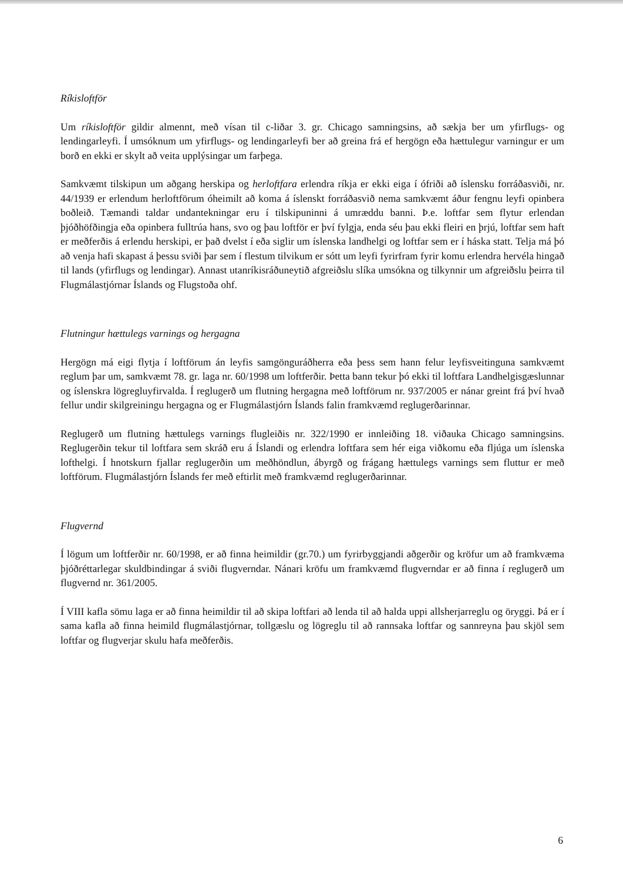Ríkisloftför
Um ríkisloftför gildir almennt, með vísan til c-liðar 3. gr. Chicago samningsins, að sækja ber um yfirflugs- og lendingarleyfi. Í umsóknum um yfirflugs- og lendingarleyfi ber að greina frá ef hergögn eða hættulegur varningur er um borð en ekki er skylt að veita upplýsingar um farþega.
Samkvæmt tilskipun um aðgang herskipa og herloftfara erlendra ríkja er ekki eiga í ófriði að íslensku forráðasviði, nr. 44/1939 er erlendum herloftförum óheimilt að koma á íslenskt forráðasvið nema samkvæmt áður fengnu leyfi opinbera boðleið. Tæmandi taldar undantekningar eru í tilskipuninni á umræddu banni. Þ.e. loftfar sem flytur erlendan þjóðhöfðingja eða opinbera fulltrúa hans, svo og þau loftför er því fylgja, enda séu þau ekki fleiri en þrjú, loftfar sem haft er meðferðis á erlendu herskipi, er það dvelst í eða siglir um íslenska landhelgi og loftfar sem er í háska statt. Telja má þó að venja hafi skapast á þessu sviði þar sem í flestum tilvikum er sótt um leyfi fyrirfram fyrir komu erlendra hervéla hingað til lands (yfirflugs og lendingar). Annast utanríkisráðuneytið afgreiðslu slíka umsókna og tilkynnir um afgreiðslu þeirra til Flugmálastjórnar Íslands og Flugstoða ohf.
Flutningur hættulegs varnings og hergagna
Hergögn má eigi flytja í loftförum án leyfis samgönguráðherra eða þess sem hann felur leyfisveitinguna samkvæmt reglum þar um, samkvæmt 78. gr. laga nr. 60/1998 um loftferðir. Þetta bann tekur þó ekki til loftfara Landhelgisgæslunnar og íslenskra lögregluyfirvalda. Í reglugerð um flutning hergagna með loftförum nr. 937/2005 er nánar greint frá því hvað fellur undir skilgreiningu hergagna og er Flugmálastjórn Íslands falin framkvæmd reglugerðarinnar.
Reglugerð um flutning hættulegs varnings flugleiðis nr. 322/1990 er innleiðing 18. viðauka Chicago samningsins. Reglugerðin tekur til loftfara sem skráð eru á Íslandi og erlendra loftfara sem hér eiga viðkomu eða fljúga um íslenska lofthelgi. Í hnotskurn fjallar reglugerðin um meðhöndlun, ábyrgð og frágang hættulegs varnings sem fluttur er með loftförum. Flugmálastjórn Íslands fer með eftirlit með framkvæmd reglugerðarinnar.
Flugvernd
Í lögum um loftferðir nr. 60/1998, er að finna heimildir (gr.70.) um fyrirbyggjandi aðgerðir og kröfur um að framkvæma þjóðréttarlegar skuldbindingar á sviði flugverndar. Nánari kröfu um framkvæmd flugverndar er að finna í reglugerð um flugvernd nr. 361/2005.
Í VIII kafla sömu laga er að finna heimildir til að skipa loftfari að lenda til að halda uppi allsherjarreglu og öryggi. Þá er í sama kafla að finna heimild flugmálastjórnar, tollgæslu og lögreglu til að rannsaka loftfar og sannreyna þau skjöl sem loftfar og flugverjar skulu hafa meðferðis.
6